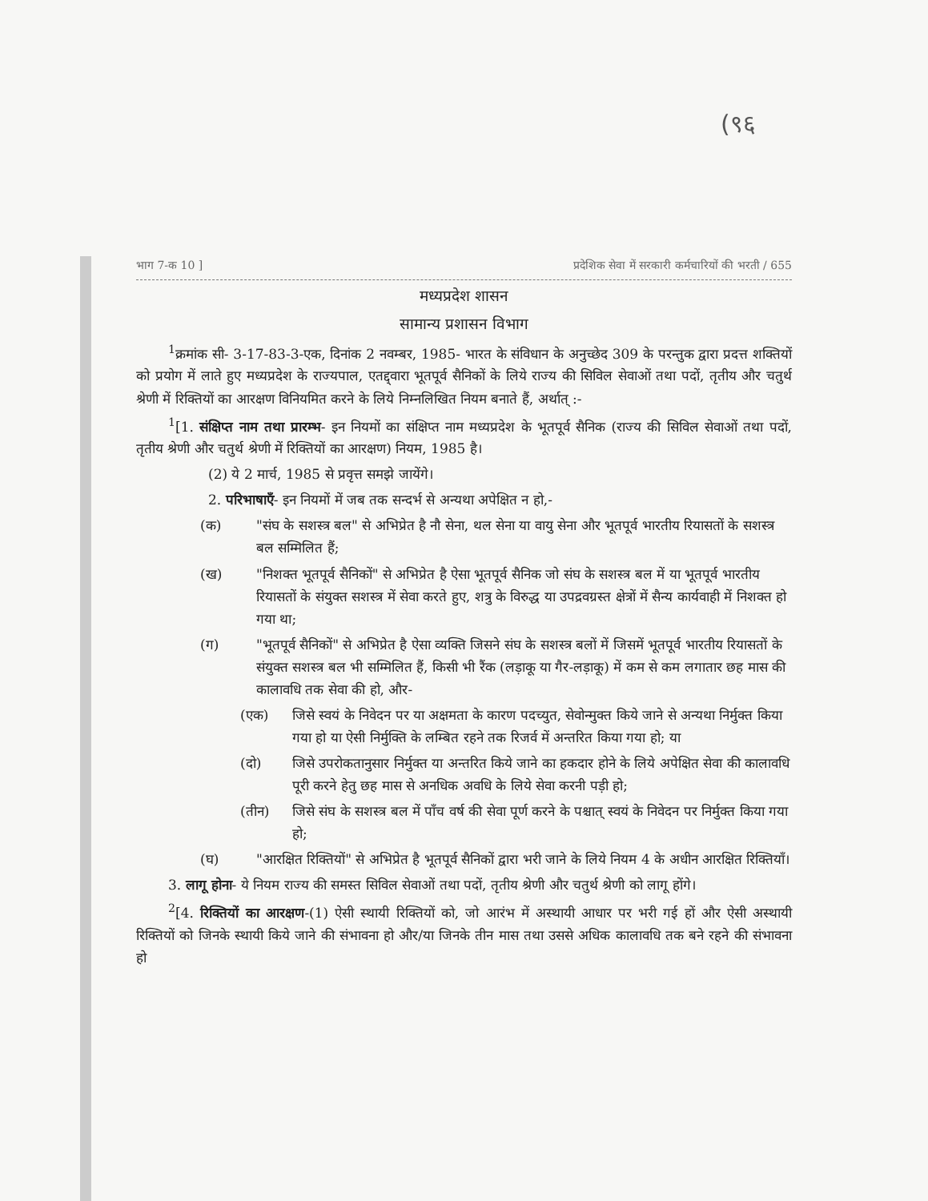(९६
भाग 7-क 10 ] प्रदेशिक सेवा में सरकारी कर्मचारियों की भरती / 655
मध्यप्रदेश शासन
सामान्य प्रशासन विभाग
<sup>1</sup> क्रमांक सी- 3-17-83-3-एक, दिनांक 2 नवम्बर, 1985- भारत के संविधान के अनुच्छेद 309 के परन्तुक द्वारा प्रदत्त शक्तियों को प्रयोग में लाते हुए मध्यप्रदेश के राज्यपाल, एतद्द्वारा भूतपूर्व सैनिकों के लिये राज्य की सिविल सेवाओं तथा पदों, तृतीय और चतुर्थ श्रेणी में रिक्तियों का आरक्षण विनियमित करने के लिये निम्नलिखित नियम बनाते हैं, अर्थात् :-
<sup>1</sup> [1. संक्षिप्त नाम तथा प्रारम्भ- इन नियमों का संक्षिप्त नाम मध्यप्रदेश के भूतपूर्व सैनिक (राज्य की सिविल सेवाओं तथा पदों, तृतीय श्रेणी और चतुर्थ श्रेणी में रिक्तियों का आरक्षण) नियम, 1985 है।
(2) ये 2 मार्च, 1985 से प्रवृत्त समझे जायेंगे।
2. परिभाषाएँ- इन नियमों में जब तक सन्दर्भ से अन्यथा अपेक्षित न हो,-
(क) "संघ के सशस्त्र बल" से अभिप्रेत है नौ सेना, थल सेना या वायु सेना और भूतपूर्व भारतीय रियासतों के सशस्त्र बल सम्मिलित हैं;
(ख) "निशक्त भूतपूर्व सैनिकों" से अभिप्रेत है ऐसा भूतपूर्व सैनिक जो संघ के सशस्त्र बल में या भूतपूर्व भारतीय रियासतों के संयुक्त सशस्त्र में सेवा करते हुए, शत्रु के विरुद्ध या उपद्रवग्रस्त क्षेत्रों में सैन्य कार्यवाही में निशक्त हो गया था;
(ग) "भूतपूर्व सैनिकों" से अभिप्रेत है ऐसा व्यक्ति जिसने संघ के सशस्त्र बलों में जिसमें भूतपूर्व भारतीय रियासतों के संयुक्त सशस्त्र बल भी सम्मिलित हैं, किसी भी रैंक (लड़ाकू या गैर-लड़ाकू) में कम से कम लगातार छह मास की कालावधि तक सेवा की हो, और-
(एक) जिसे स्वयं के निवेदन पर या अक्षमता के कारण पदच्युत, सेवोन्मुक्त किये जाने से अन्यथा निर्मुक्त किया गया हो या ऐसी निर्मुक्ति के लम्बित रहने तक रिजर्व में अन्तरित किया गया हो; या
(दो) जिसे उपरोकतानुसार निर्मुक्त या अन्तरित किये जाने का हकदार होने के लिये अपेक्षित सेवा की कालावधि पूरी करने हेतु छह मास से अनधिक अवधि के लिये सेवा करनी पड़ी हो;
(तीन) जिसे संघ के सशस्त्र बल में पाँच वर्ष की सेवा पूर्ण करने के पश्चात् स्वयं के निवेदन पर निर्मुक्त किया गया हो;
(घ) "आरक्षित रिक्तियों" से अभिप्रेत है भूतपूर्व सैनिकों द्वारा भरी जाने के लिये नियम 4 के अधीन आरक्षित रिक्तियाँ।
3. लागू होना- ये नियम राज्य की समस्त सिविल सेवाओं तथा पदों, तृतीय श्रेणी और चतुर्थ श्रेणी को लागू होंगे।
<sup>2</sup> [4. रिक्तियों का आरक्षण-(1) ऐसी स्थायी रिक्तियों को, जो आरंभ में अस्थायी आधार पर भरी गई हों और ऐसी अस्थायी रिक्तियों को जिनके स्थायी किये जाने की संभावना हो और/या जिनके तीन मास तथा उससे अधिक कालावधि तक बने रहने की संभावना हो